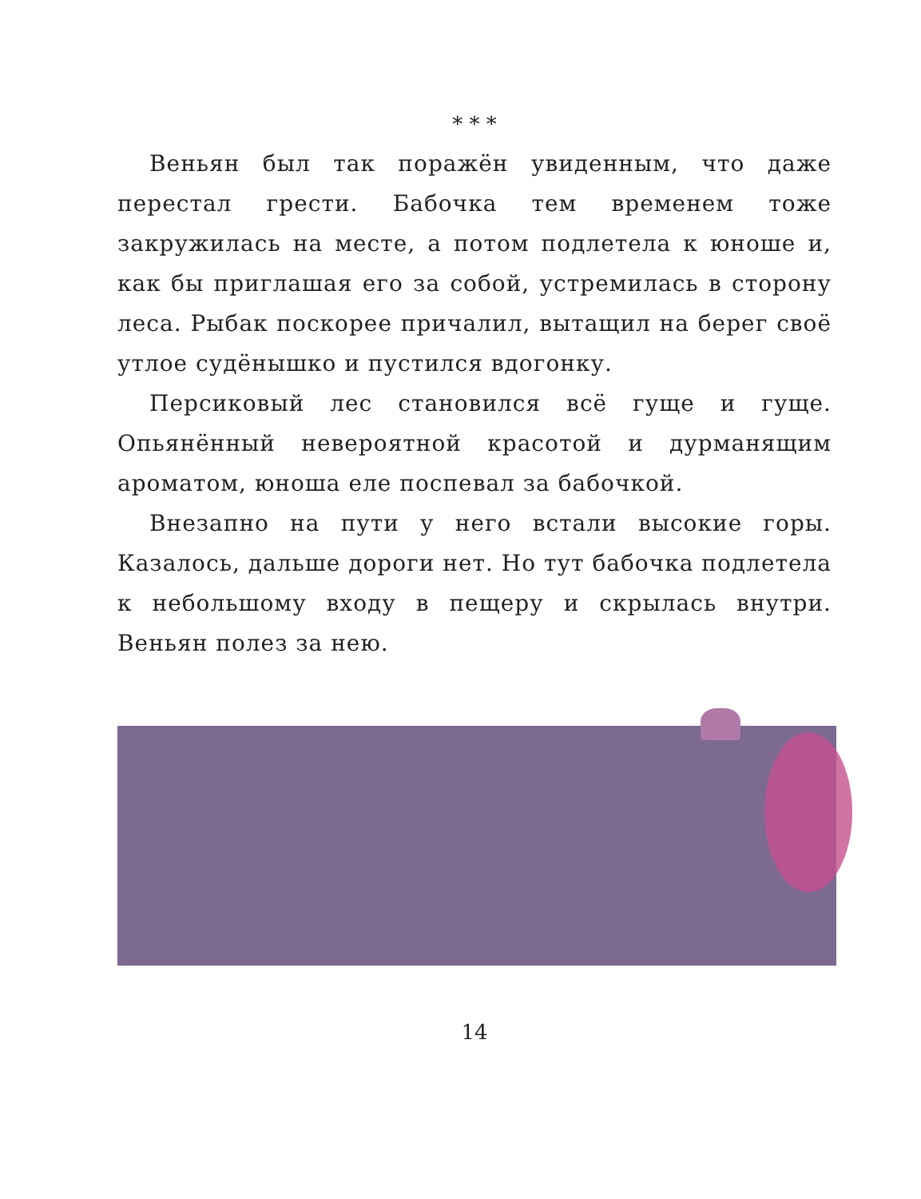* * *
Веньян был так поражён увиденным, что даже перестал грести. Бабочка тем временем тоже закружилась на месте, а потом подлетела к юноше и, как бы приглашая его за собой, устремилась в сторону леса. Рыбак поскорее причалил, вытащил на берег своё утлое судёнышко и пустился вдогонку.
Персиковый лес становился всё гуще и гуще. Опьянённый невероятной красотой и дурманящим ароматом, юноша еле поспевал за бабочкой.
Внезапно на пути у него встали высокие горы. Казалось, дальше дороги нет. Но тут бабочка подлетела к небольшому входу в пещеру и скрылась внутри. Веньян полез за нею.
14